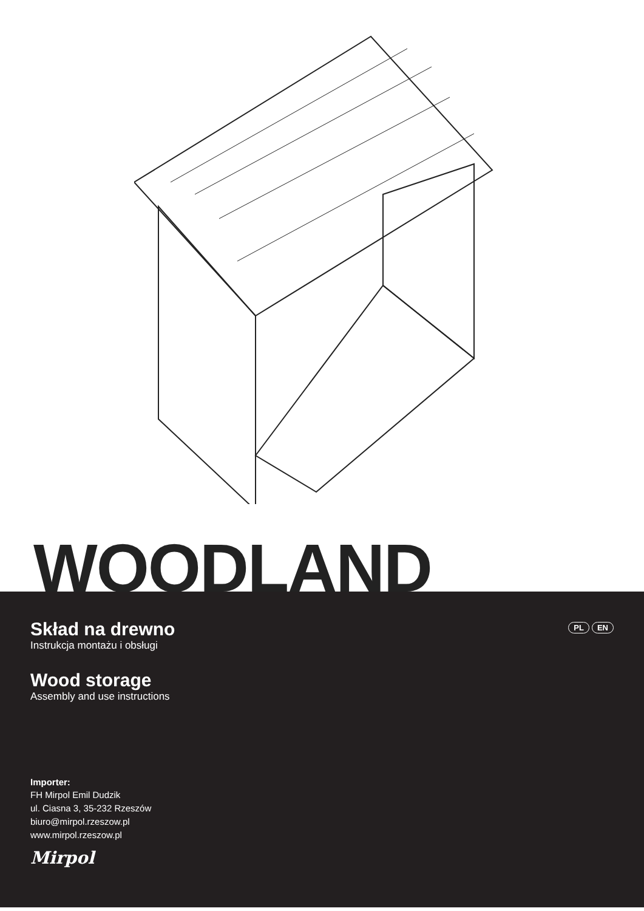WOODLAND
PL EN
Skład na drewno
Instrukcja montażu i obsługi
Wood storage
Assembly and use instructions
Importer:
FH Mirpol Emil Dudzik
ul. Ciasna 3, 35-232 Rzeszów
biuro@mirpol.rzeszow.pl
www.mirpol.rzeszow.pl
Mirpol